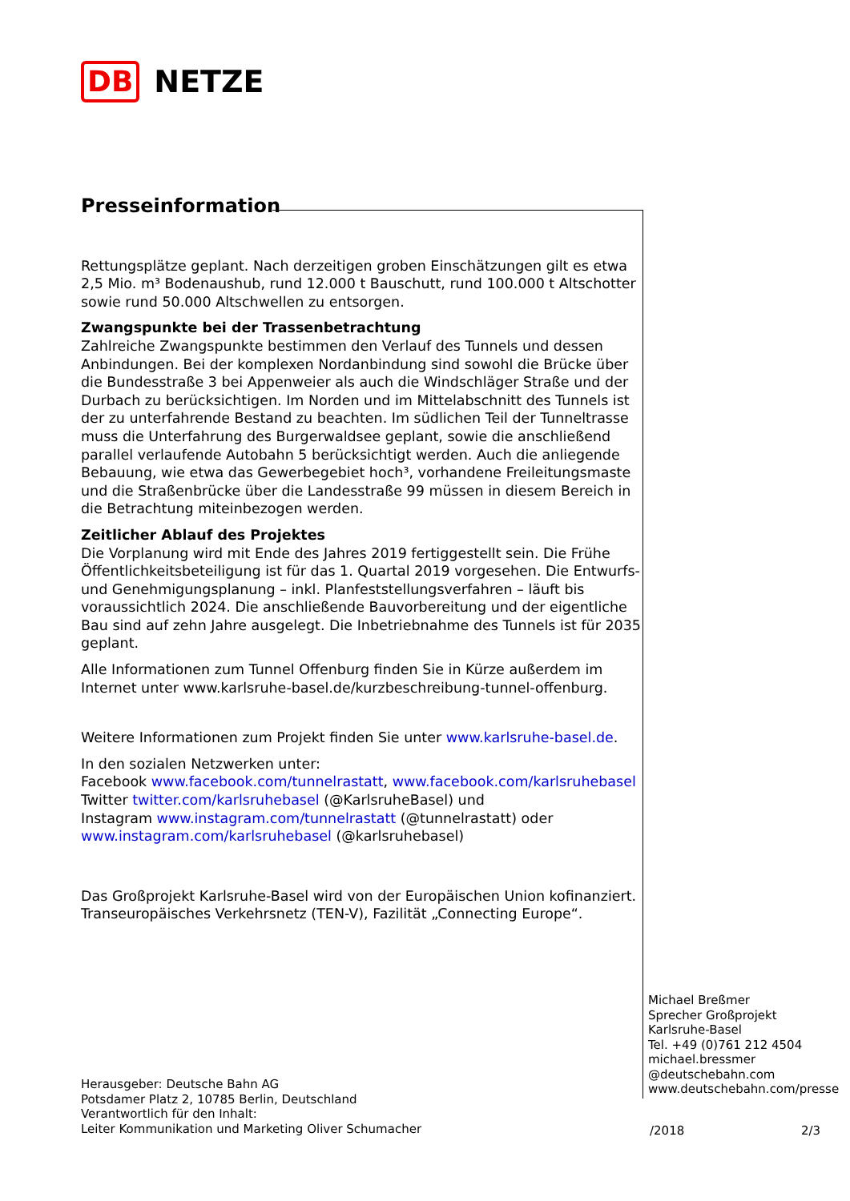DB NETZE
Presseinformation
Rettungsplätze geplant. Nach derzeitigen groben Einschätzungen gilt es etwa 2,5 Mio. m³ Bodenaushub, rund 12.000 t Bauschutt, rund 100.000 t Altschotter sowie rund 50.000 Altschwellen zu entsorgen.
Zwangspunkte bei der Trassenbetrachtung
Zahlreiche Zwangspunkte bestimmen den Verlauf des Tunnels und dessen Anbindungen. Bei der komplexen Nordanbindung sind sowohl die Brücke über die Bundesstraße 3 bei Appenweier als auch die Windschläger Straße und der Durbach zu berücksichtigen. Im Norden und im Mittelabschnitt des Tunnels ist der zu unterfahrende Bestand zu beachten. Im südlichen Teil der Tunneltrasse muss die Unterfahrung des Burgerwaldsee geplant, sowie die anschließend parallel verlaufende Autobahn 5 berücksichtigt werden. Auch die anliegende Bebauung, wie etwa das Gewerbegebiet hoch³, vorhandene Freileitungsmaste und die Straßenbrücke über die Landesstraße 99 müssen in diesem Bereich in die Betrachtung miteinbezogen werden.
Zeitlicher Ablauf des Projektes
Die Vorplanung wird mit Ende des Jahres 2019 fertiggestellt sein. Die Frühe Öffentlichkeitsbeteiligung ist für das 1. Quartal 2019 vorgesehen. Die Entwurfs- und Genehmigungsplanung – inkl. Planfeststellungsverfahren – läuft bis voraussichtlich 2024. Die anschließende Bauvorbereitung und der eigentliche Bau sind auf zehn Jahre ausgelegt. Die Inbetriebnahme des Tunnels ist für 2035 geplant.
Alle Informationen zum Tunnel Offenburg finden Sie in Kürze außerdem im Internet unter www.karlsruhe-basel.de/kurzbeschreibung-tunnel-offenburg.
Weitere Informationen zum Projekt finden Sie unter www.karlsruhe-basel.de.
In den sozialen Netzwerken unter:
Facebook www.facebook.com/tunnelrastatt, www.facebook.com/karlsruhebasel
Twitter twitter.com/karlsruhebasel (@KarlsruheBasel) und
Instagram www.instagram.com/tunnelrastatt (@tunnelrastatt) oder
www.instagram.com/karlsruhebasel (@karlsruhebasel)
Das Großprojekt Karlsruhe-Basel wird von der Europäischen Union kofinanziert. Transeuropäisches Verkehrsnetz (TEN-V), Fazilität „Connecting Europe“.
Michael Breßmer
Sprecher Großprojekt
Karlsruhe-Basel
Tel. +49 (0)761 212 4504
michael.bressmer
@deutschebahn.com
www.deutschebahn.com/presse
Herausgeber: Deutsche Bahn AG
Potsdamer Platz 2, 10785 Berlin, Deutschland
Verantwortlich für den Inhalt:
Leiter Kommunikation und Marketing Oliver Schumacher
/2018 2/3